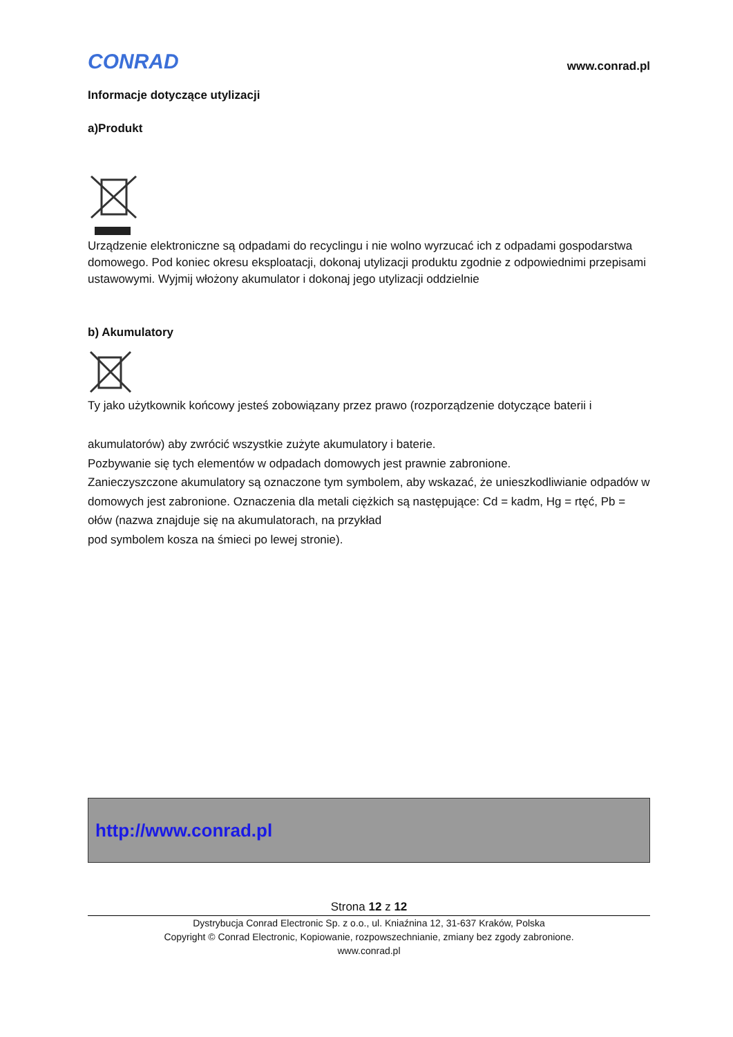CONRAD
www.conrad.pl
Informacje dotyczące utylizacji
a)Produkt
Urządzenie elektroniczne są odpadami do recyclingu i nie wolno wyrzucać ich z odpadami gospodarstwa domowego. Pod koniec okresu eksploatacji, dokonaj utylizacji produktu zgodnie z odpowiednimi przepisami ustawowymi. Wyjmij włożony akumulator i dokonaj jego utylizacji oddzielnie
b) Akumulatory
Ty jako użytkownik końcowy jesteś zobowiązany przez prawo (rozporządzenie dotyczące baterii i
akumulatorów) aby zwrócić wszystkie zużyte akumulatory i baterie.
Pozbywanie się tych elementów w odpadach domowych jest prawnie zabronione.
Zanieczyszczone akumulatory są oznaczone tym symbolem, aby wskazać, że unieszkodliwianie odpadów w domowych jest zabronione. Oznaczenia dla metali ciężkich są następujące: Cd = kadm, Hg = rtęć, Pb = ołów (nazwa znajduje się na akumulatorach, na przykład
pod symbolem kosza na śmieci po lewej stronie).
http://www.conrad.pl
Strona 12 z 12
Dystrybucja Conrad Electronic Sp. z o.o., ul. Kniaźnina 12, 31-637 Kraków, Polska
Copyright © Conrad Electronic, Kopiowanie, rozpowszechnianie, zmiany bez zgody zabronione.
www.conrad.pl